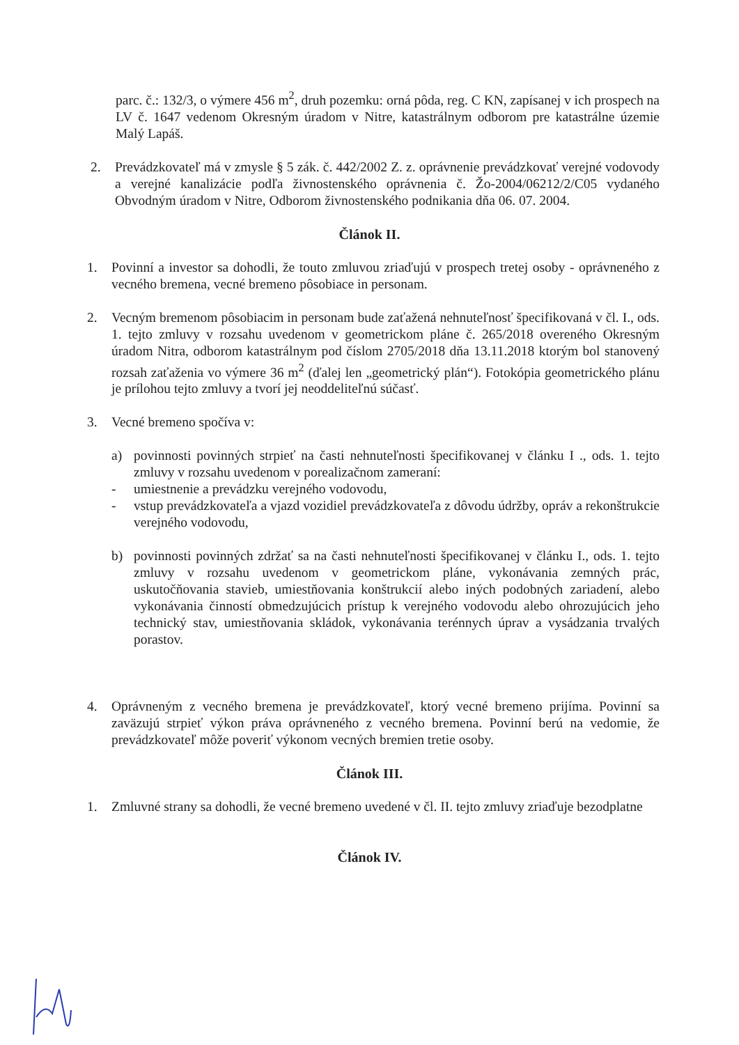parc. č.: 132/3, o výmere 456 m<sup>2</sup>, druh pozemku: orná pôda, reg. C KN, zapísanej v ich prospech na LV č. 1647 vedenom Okresným úradom v Nitre, katastrálnym odborom pre katastrálne územie Malý Lapáš.
2. Prevádzkovateľ má v zmysle § 5 zák. č. 442/2002 Z. z. oprávnenie prevádzkovať verejné vodovody a verejné kanalizácie podľa živnostenského oprávnenia č. Žo-2004/06212/2/C05 vydaného Obvodným úradom v Nitre, Odborom živnostenského podnikania dňa 06. 07. 2004.
Článok II.
1. Povinní a investor sa dohodli, že touto zmluvou zriaďujú v prospech tretej osoby - oprávneného z vecného bremena, vecné bremeno pôsobiace in personam.
2. Vecným bremenom pôsobiacim in personam bude zaťažená nehnuteľnosť špecifikovaná v čl. I., ods. 1. tejto zmluvy v rozsahu uvedenom v geometrickom pláne č. 265/2018 overeného Okresným úradom Nitra, odborom katastrálnym pod číslom 2705/2018 dňa 13.11.2018 ktorým bol stanovený rozsah zaťaženia vo výmere 36 m<sup>2</sup> (ďalej len „geometrický plán“). Fotokópia geometrického plánu je prílohou tejto zmluvy a tvorí jej neoddeliteľnú súčasť.
3. Vecné bremeno spočíva v:
a) povinnosti povinných strpieť na časti nehnuteľnosti špecifikovanej v článku I ., ods. 1. tejto zmluvy v rozsahu uvedenom v porealizačnom zameraní:
- umiestnenie a prevádzku verejného vodovodu,
- vstup prevádzkovateľa a vjazd vozidiel prevádzkovateľa z dôvodu údržby, opráv a rekonštrukcie verejného vodovodu,
b) povinnosti povinných zdržať sa na časti nehnuteľnosti špecifikovanej v článku I., ods. 1. tejto zmluvy v rozsahu uvedenom v geometrickom pláne, vykonávania zemných prác, uskutočňovania stavieb, umiestňovania konštrukcií alebo iných podobných zariadení, alebo vykonávania činností obmedzujúcich prístup k verejného vodovodu alebo ohrozujúcich jeho technický stav, umiestňovania skládok, vykonávania terénnych úprav a vysádzania trvalých porastov.
4. Oprávneným z vecného bremena je prevádzkovateľ, ktorý vecné bremeno prijíma. Povinní sa zaväzujú strpieť výkon práva oprávneného z vecného bremena. Povinní berú na vedomie, že prevádzkovateľ môže poveriť výkonom vecných bremien tretie osoby.
Článok III.
1. Zmluvné strany sa dohodli, že vecné bremeno uvedené v čl. II. tejto zmluvy zriaďuje bezodplatne
Článok IV.